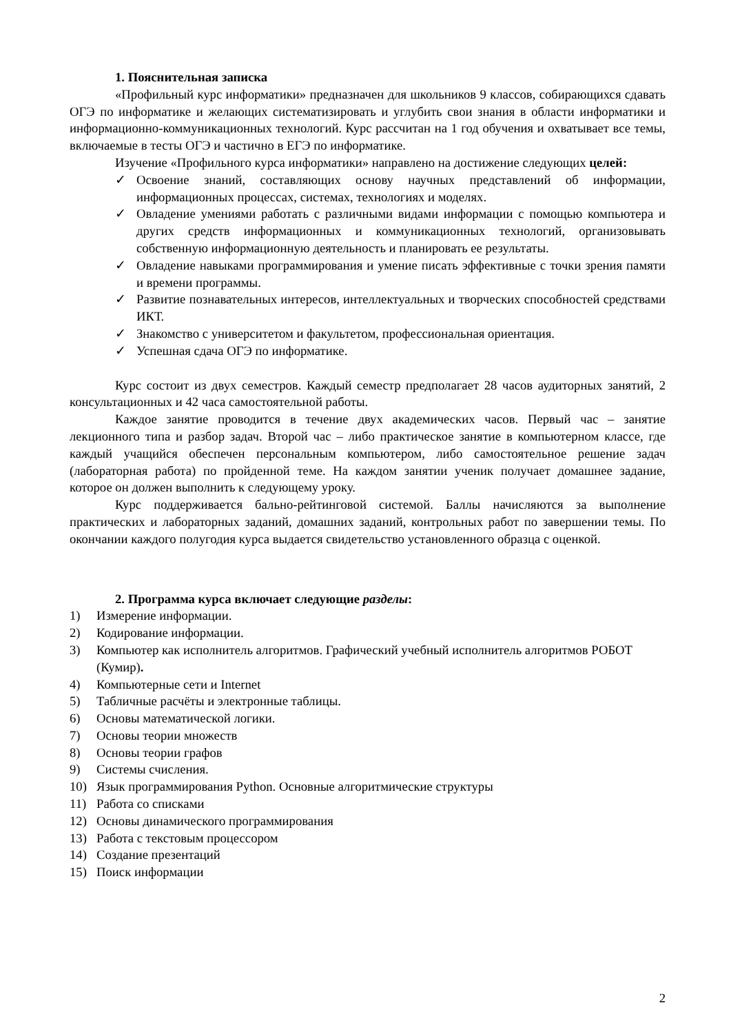1. Пояснительная записка
«Профильный курс информатики» предназначен для школьников 9 классов, собирающихся сдавать ОГЭ по информатике и желающих систематизировать и углубить свои знания в области информатики и информационно-коммуникационных технологий. Курс рассчитан на 1 год обучения и охватывает все темы, включаемые в тесты ОГЭ и частично в ЕГЭ по информатике.
Изучение «Профильного курса информатики» направлено на достижение следующих целей:
✓ Освоение знаний, составляющих основу научных представлений об информации, информационных процессах, системах, технологиях и моделях.
✓ Овладение умениями работать с различными видами информации с помощью компьютера и других средств информационных и коммуникационных технологий, организовывать собственную информационную деятельность и планировать ее результаты.
✓ Овладение навыками программирования и умение писать эффективные с точки зрения памяти и времени программы.
✓ Развитие познавательных интересов, интеллектуальных и творческих способностей средствами ИКТ.
✓ Знакомство с университетом и факультетом, профессиональная ориентация.
✓ Успешная сдача ОГЭ по информатике.
Курс состоит из двух семестров. Каждый семестр предполагает 28 часов аудиторных занятий, 2 консультационных и 42 часа самостоятельной работы.
Каждое занятие проводится в течение двух академических часов. Первый час – занятие лекционного типа и разбор задач. Второй час – либо практическое занятие в компьютерном классе, где каждый учащийся обеспечен персональным компьютером, либо самостоятельное решение задач (лабораторная работа) по пройденной теме. На каждом занятии ученик получает домашнее задание, которое он должен выполнить к следующему уроку.
Курс поддерживается бально-рейтинговой системой. Баллы начисляются за выполнение практических и лабораторных заданий, домашних заданий, контрольных работ по завершении темы. По окончании каждого полугодия курса выдается свидетельство установленного образца с оценкой.
2. Программа курса включает следующие разделы:
1) Измерение информации.
2) Кодирование информации.
3) Компьютер как исполнитель алгоритмов. Графический учебный исполнитель алгоритмов РОБОТ (Кумир).
4) Компьютерные сети и Internet
5) Табличные расчёты и электронные таблицы.
6) Основы математической логики.
7) Основы теории множеств
8) Основы теории графов
9) Системы счисления.
10) Язык программирования Python. Основные алгоритмические структуры
11) Работа со списками
12) Основы динамического программирования
13) Работа с текстовым процессором
14) Создание презентаций
15) Поиск информации
2